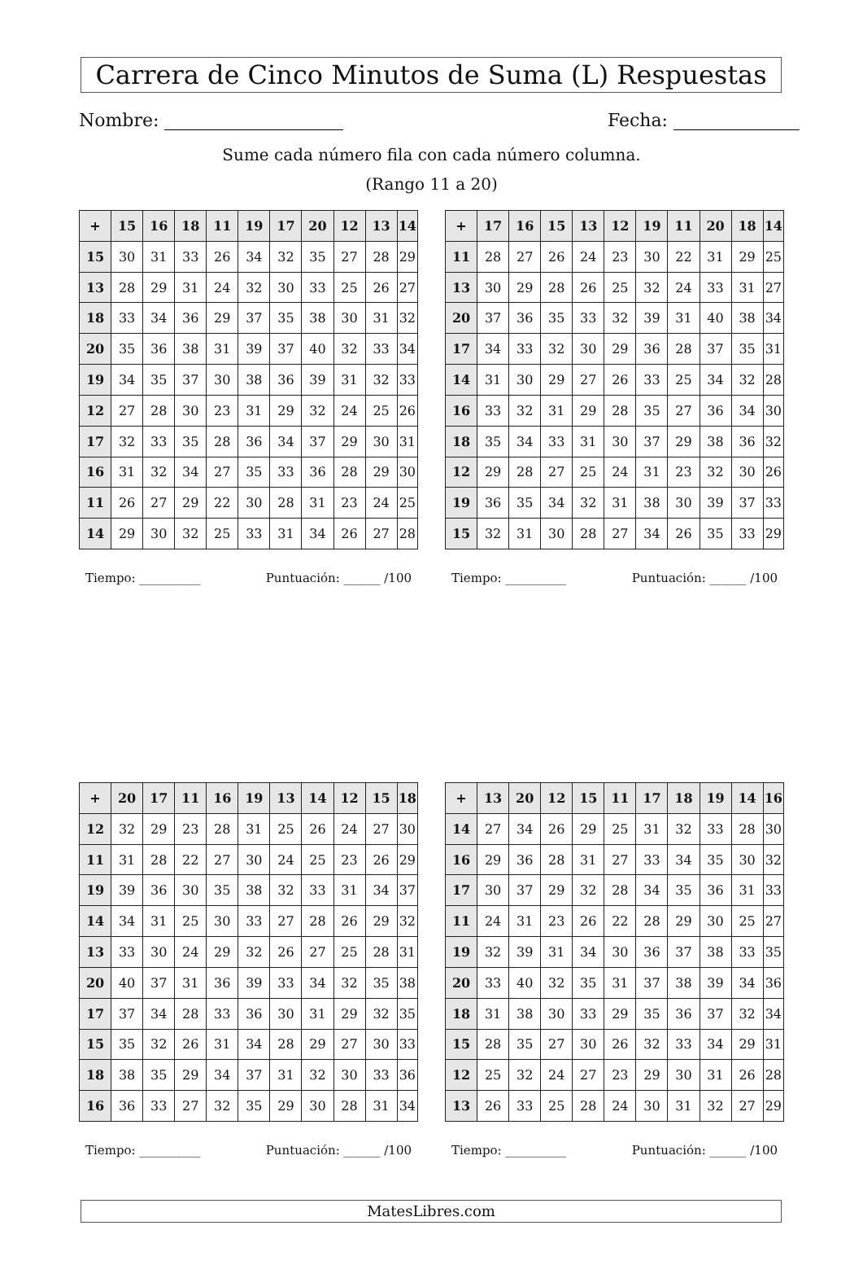Carrera de Cinco Minutos de Suma (L) Respuestas
Nombre: Fecha:
Sume cada número fila con cada número columna.
(Rango 11 a 20)
| + | 15 | 16 | 18 | 11 | 19 | 17 | 20 | 12 | 13 | 14 |
| --- | --- | --- | --- | --- | --- | --- | --- | --- | --- | --- |
| 15 | 30 | 31 | 33 | 26 | 34 | 32 | 35 | 27 | 28 | 29 |
| 13 | 28 | 29 | 31 | 24 | 32 | 30 | 33 | 25 | 26 | 27 |
| 18 | 33 | 34 | 36 | 29 | 37 | 35 | 38 | 30 | 31 | 32 |
| 20 | 35 | 36 | 38 | 31 | 39 | 37 | 40 | 32 | 33 | 34 |
| 19 | 34 | 35 | 37 | 30 | 38 | 36 | 39 | 31 | 32 | 33 |
| 12 | 27 | 28 | 30 | 23 | 31 | 29 | 32 | 24 | 25 | 26 |
| 17 | 32 | 33 | 35 | 28 | 36 | 34 | 37 | 29 | 30 | 31 |
| 16 | 31 | 32 | 34 | 27 | 35 | 33 | 36 | 28 | 29 | 30 |
| 11 | 26 | 27 | 29 | 22 | 30 | 28 | 31 | 23 | 24 | 25 |
| 14 | 29 | 30 | 32 | 25 | 33 | 31 | 34 | 26 | 27 | 28 |
Tiempo: __________ Puntuación: ______ /100
| + | 17 | 16 | 15 | 13 | 12 | 19 | 11 | 20 | 18 | 14 |
| --- | --- | --- | --- | --- | --- | --- | --- | --- | --- | --- |
| 11 | 28 | 27 | 26 | 24 | 23 | 30 | 22 | 31 | 29 | 25 |
| 13 | 30 | 29 | 28 | 26 | 25 | 32 | 24 | 33 | 31 | 27 |
| 20 | 37 | 36 | 35 | 33 | 32 | 39 | 31 | 40 | 38 | 34 |
| 17 | 34 | 33 | 32 | 30 | 29 | 36 | 28 | 37 | 35 | 31 |
| 14 | 31 | 30 | 29 | 27 | 26 | 33 | 25 | 34 | 32 | 28 |
| 16 | 33 | 32 | 31 | 29 | 28 | 35 | 27 | 36 | 34 | 30 |
| 18 | 35 | 34 | 33 | 31 | 30 | 37 | 29 | 38 | 36 | 32 |
| 12 | 29 | 28 | 27 | 25 | 24 | 31 | 23 | 32 | 30 | 26 |
| 19 | 36 | 35 | 34 | 32 | 31 | 38 | 30 | 39 | 37 | 33 |
| 15 | 32 | 31 | 30 | 28 | 27 | 34 | 26 | 35 | 33 | 29 |
Tiempo: __________ Puntuación: ______ /100
| + | 20 | 17 | 11 | 16 | 19 | 13 | 14 | 12 | 15 | 18 |
| --- | --- | --- | --- | --- | --- | --- | --- | --- | --- | --- |
| 12 | 32 | 29 | 23 | 28 | 31 | 25 | 26 | 24 | 27 | 30 |
| 11 | 31 | 28 | 22 | 27 | 30 | 24 | 25 | 23 | 26 | 29 |
| 19 | 39 | 36 | 30 | 35 | 38 | 32 | 33 | 31 | 34 | 37 |
| 14 | 34 | 31 | 25 | 30 | 33 | 27 | 28 | 26 | 29 | 32 |
| 13 | 33 | 30 | 24 | 29 | 32 | 26 | 27 | 25 | 28 | 31 |
| 20 | 40 | 37 | 31 | 36 | 39 | 33 | 34 | 32 | 35 | 38 |
| 17 | 37 | 34 | 28 | 33 | 36 | 30 | 31 | 29 | 32 | 35 |
| 15 | 35 | 32 | 26 | 31 | 34 | 28 | 29 | 27 | 30 | 33 |
| 18 | 38 | 35 | 29 | 34 | 37 | 31 | 32 | 30 | 33 | 36 |
| 16 | 36 | 33 | 27 | 32 | 35 | 29 | 30 | 28 | 31 | 34 |
Tiempo: __________ Puntuación: ______ /100
| + | 13 | 20 | 12 | 15 | 11 | 17 | 18 | 19 | 14 | 16 |
| --- | --- | --- | --- | --- | --- | --- | --- | --- | --- | --- |
| 14 | 27 | 34 | 26 | 29 | 25 | 31 | 32 | 33 | 28 | 30 |
| 16 | 29 | 36 | 28 | 31 | 27 | 33 | 34 | 35 | 30 | 32 |
| 17 | 30 | 37 | 29 | 32 | 28 | 34 | 35 | 36 | 31 | 33 |
| 11 | 24 | 31 | 23 | 26 | 22 | 28 | 29 | 30 | 25 | 27 |
| 19 | 32 | 39 | 31 | 34 | 30 | 36 | 37 | 38 | 33 | 35 |
| 20 | 33 | 40 | 32 | 35 | 31 | 37 | 38 | 39 | 34 | 36 |
| 18 | 31 | 38 | 30 | 33 | 29 | 35 | 36 | 37 | 32 | 34 |
| 15 | 28 | 35 | 27 | 30 | 26 | 32 | 33 | 34 | 29 | 31 |
| 12 | 25 | 32 | 24 | 27 | 23 | 29 | 30 | 31 | 26 | 28 |
| 13 | 26 | 33 | 25 | 28 | 24 | 30 | 31 | 32 | 27 | 29 |
Tiempo: __________ Puntuación: ______ /100
MatesLibres.com